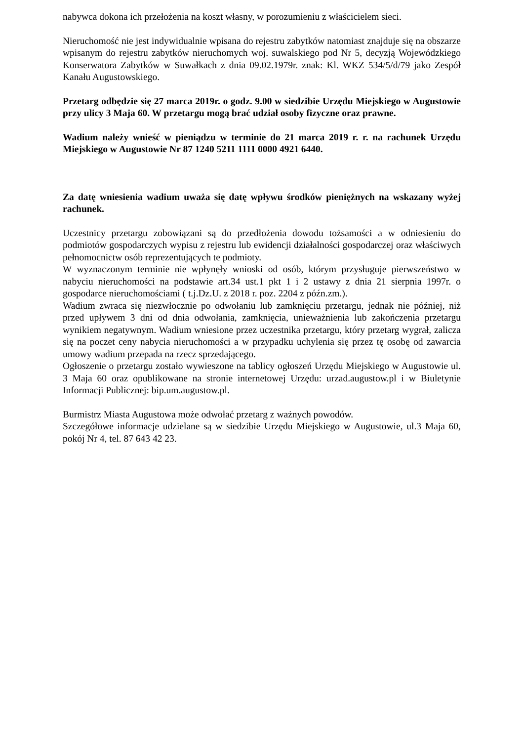nabywca dokona ich przełożenia na koszt własny, w porozumieniu z właścicielem sieci.
Nieruchomość nie jest indywidualnie wpisana do rejestru zabytków natomiast znajduje się na obszarze wpisanym do rejestru zabytków nieruchomych woj. suwalskiego pod Nr 5, decyzją Wojewódzkiego Konserwatora Zabytków w Suwałkach z dnia 09.02.1979r. znak: Kl. WKZ 534/5/d/79 jako Zespół Kanału Augustowskiego.
Przetarg odbędzie się 27 marca 2019r. o godz. 9.00 w siedzibie Urzędu Miejskiego w Augustowie przy ulicy 3 Maja 60. W przetargu mogą brać udział osoby fizyczne oraz prawne.
Wadium należy wnieść w pieniądzu w terminie do 21 marca 2019 r. r. na rachunek Urzędu Miejskiego w Augustowie Nr 87 1240 5211 1111 0000 4921 6440.
Za datę wniesienia wadium uważa się datę wpływu środków pieniężnych na wskazany wyżej rachunek.
Uczestnicy przetargu zobowiązani są do przedłożenia dowodu tożsamości a w odniesieniu do podmiotów gospodarczych wypisu z rejestru lub ewidencji działalności gospodarczej oraz właściwych pełnomocnictw osób reprezentujących te podmioty.
W wyznaczonym terminie nie wpłynęły wnioski od osób, którym przysługuje pierwszeństwo w nabyciu nieruchomości na podstawie art.34 ust.1 pkt 1 i 2 ustawy z dnia 21 sierpnia 1997r. o gospodarce nieruchomościami ( t.j.Dz.U. z 2018 r. poz. 2204 z późn.zm.).
Wadium zwraca się niezwłocznie po odwołaniu lub zamknięciu przetargu, jednak nie później, niż przed upływem 3 dni od dnia odwołania, zamknięcia, unieważnienia lub zakończenia przetargu wynikiem negatywnym. Wadium wniesione przez uczestnika przetargu, który przetarg wygrał, zalicza się na poczet ceny nabycia nieruchomości a w przypadku uchylenia się przez tę osobę od zawarcia umowy wadium przepada na rzecz sprzedającego.
Ogłoszenie o przetargu zostało wywieszone na tablicy ogłoszeń Urzędu Miejskiego w Augustowie ul. 3 Maja 60 oraz opublikowane na stronie internetowej Urzędu: urzad.augustow.pl i w Biuletynie Informacji Publicznej: bip.um.augustow.pl.
Burmistrz Miasta Augustowa może odwołać przetarg z ważnych powodów.
Szczegółowe informacje udzielane są w siedzibie Urzędu Miejskiego w Augustowie, ul.3 Maja 60, pokój Nr 4, tel. 87 643 42 23.